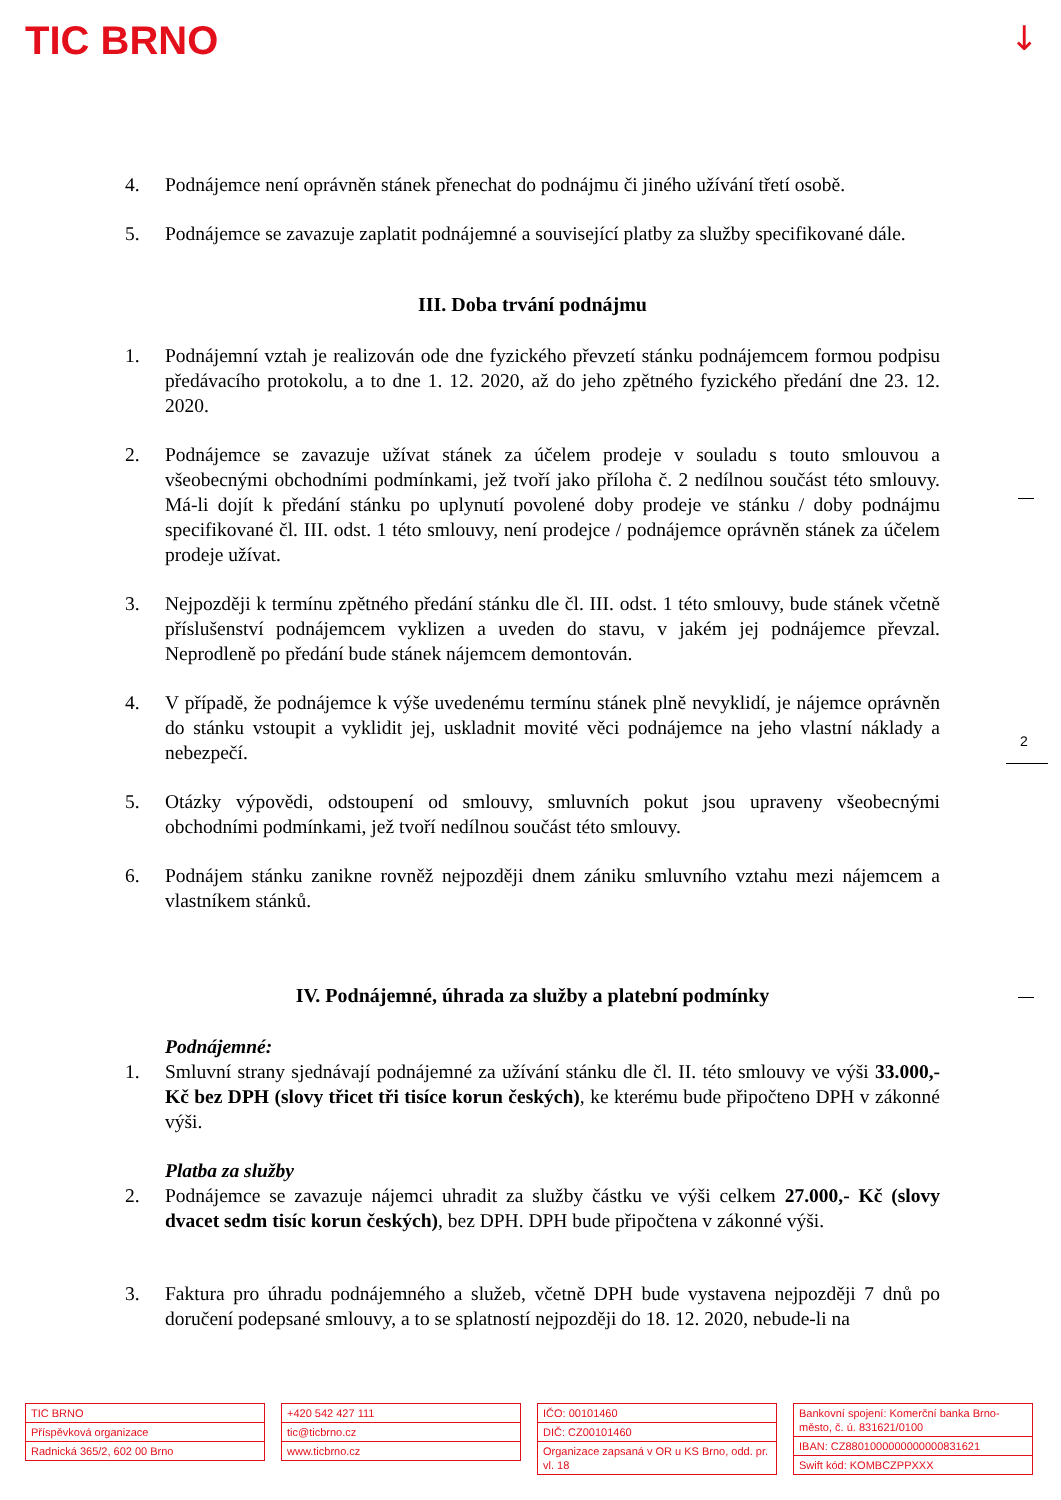TIC BRNO ↓
2
4. Podnájemce není oprávněn stánek přenechat do podnájmu či jiného užívání třetí osobě.
5. Podnájemce se zavazuje zaplatit podnájemné a související platby za služby specifikované dále.
III. Doba trvání podnájmu
1. Podnájemní vztah je realizován ode dne fyzického převzetí stánku podnájemcem formou podpisu předávacího protokolu, a to dne 1. 12. 2020, až do jeho zpětného fyzického předání dne 23. 12. 2020.
2. Podnájemce se zavazuje užívat stánek za účelem prodeje v souladu s touto smlouvou a všeobecnými obchodními podmínkami, jež tvoří jako příloha č. 2 nedílnou součást této smlouvy. Má-li dojít k předání stánku po uplynutí povolené doby prodeje ve stánku / doby podnájmu specifikované čl. III. odst. 1 této smlouvy, není prodejce / podnájemce oprávněn stánek za účelem prodeje užívat.
3. Nejpozději k termínu zpětného předání stánku dle čl. III. odst. 1 této smlouvy, bude stánek včetně příslušenství podnájemcem vyklizen a uveden do stavu, v jakém jej podnájemce převzal. Neprodleně po předání bude stánek nájemcem demontován.
4. V případě, že podnájemce k výše uvedenému termínu stánek plně nevyklidí, je nájemce oprávněn do stánku vstoupit a vyklidit jej, uskladnit movité věci podnájemce na jeho vlastní náklady a nebezpečí.
5. Otázky výpovědi, odstoupení od smlouvy, smluvních pokut jsou upraveny všeobecnými obchodními podmínkami, jež tvoří nedílnou součást této smlouvy.
6. Podnájem stánku zanikne rovněž nejpozději dnem zániku smluvního vztahu mezi nájemcem a vlastníkem stánků.
IV. Podnájemné, úhrada za služby a platební podmínky
Podnájemné:
1. Smluvní strany sjednávají podnájemné za užívání stánku dle čl. II. této smlouvy ve výši 33.000,- Kč bez DPH (slovy třicet tři tisíce korun českých), ke kterému bude připočteno DPH v zákonné výši.
Platba za služby
2. Podnájemce se zavazuje nájemci uhradit za služby částku ve výši celkem 27.000,- Kč (slovy dvacet sedm tisíc korun českých), bez DPH. DPH bude připočtena v zákonné výši.
3. Faktura pro úhradu podnájemného a služeb, včetně DPH bude vystavena nejpozději 7 dnů po doručení podepsané smlouvy, a to se splatností nejpozději do 18. 12. 2020, nebude-li na
TIC BRNO
Příspěvková organizace
Radnická 365/2, 602 00 Brno
+420 542 427 111
tic@ticbrno.cz
www.ticbrno.cz
IČO: 00101460
DIČ: CZ00101460
Organizace zapsaná v OR u KS Brno, odd. pr. vl. 18
Bankovní spojení: Komerční banka Brno-město, č. ú. 831621/0100
IBAN: CZ8801000000000000831621
Swift kód: KOMBCZPPXXX